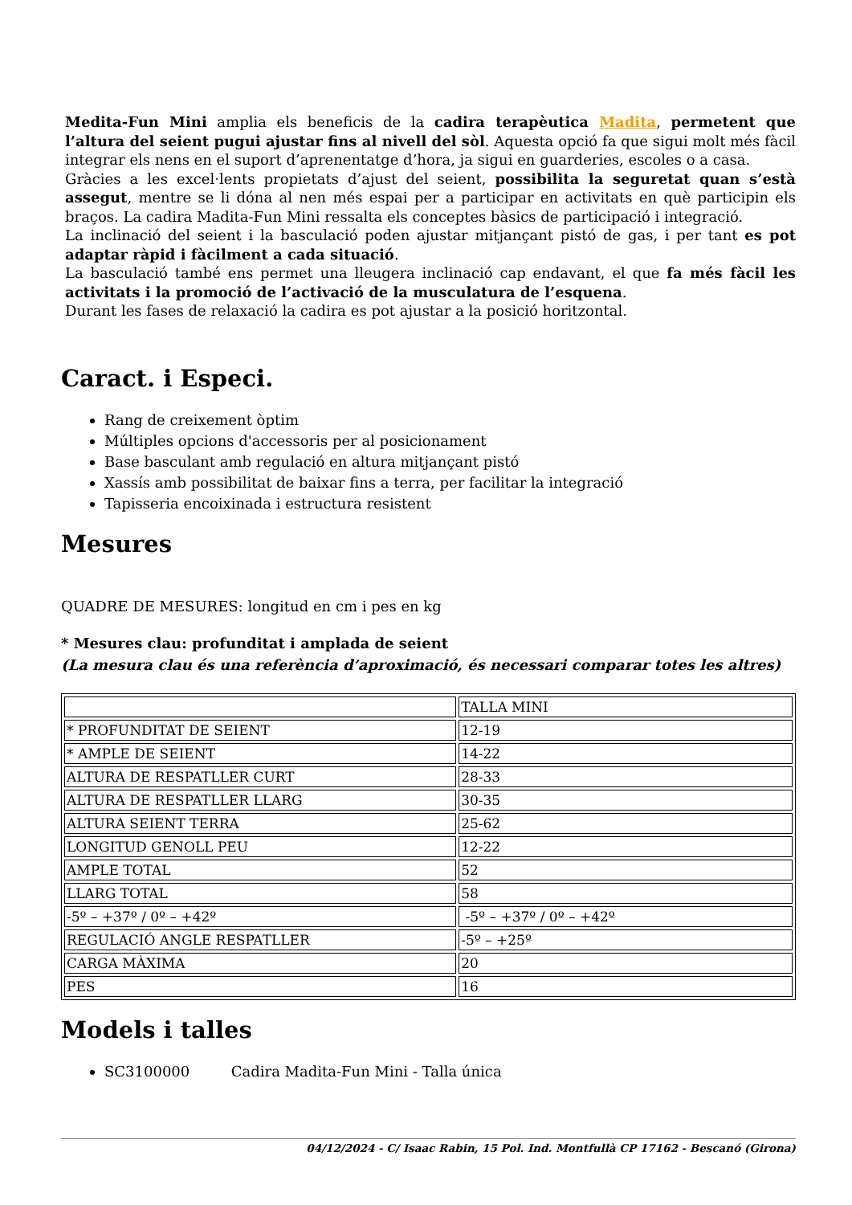Medita-Fun Mini amplia els beneficis de la cadira terapèutica Madita, permetent que l’altura del seient pugui ajustar fins al nivell del sòl. Aquesta opció fa que sigui molt més fàcil integrar els nens en el suport d’aprenentatge d’hora, ja sigui en guarderies, escoles o a casa.
Gràcies a les excel·lents propietats d’ajust del seient, possibilita la seguretat quan s’està assegut, mentre se li dóna al nen més espai per a participar en activitats en què participin els braços. La cadira Madita-Fun Mini ressalta els conceptes bàsics de participació i integració.
La inclinació del seient i la basculació poden ajustar mitjançant pistó de gas, i per tant es pot adaptar ràpid i fàcilment a cada situació.
La basculació també ens permet una lleugera inclinació cap endavant, el que fa més fàcil les activitats i la promoció de l’activació de la musculatura de l’esquena.
Durant les fases de relaxació la cadira es pot ajustar a la posició horitzontal.
Caract. i Especi.
Rang de creixement òptim
Múltiples opcions d'accessoris per al posicionament
Base basculant amb regulació en altura mitjançant pistó
Xassís amb possibilitat de baixar fins a terra, per facilitar la integració
Tapisseria encoixinada i estructura resistent
Mesures
QUADRE DE MESURES: longitud en cm i pes en kg
* Mesures clau: profunditat i amplada de seient
(La mesura clau és una referència d’aproximació, és necessari comparar totes les altres)
| | TALLA MINI |
| * PROFUNDITAT DE SEIENT | 12-19 |
| * AMPLE DE SEIENT | 14-22 |
| ALTURA DE RESPATLLER CURT | 28-33 |
| ALTURA DE RESPATLLER LLARG | 30-35 |
| ALTURA SEIENT TERRA | 25-62 |
| LONGITUD GENOLL PEU | 12-22 |
| AMPLE TOTAL | 52 |
| LLARG TOTAL | 58 |
| -5º – +37º / 0º – +42º | -5º – +37º / 0º – +42º |
| REGULACIÓ ANGLE RESPATLLER | -5º – +25º |
| CARGA MÀXIMA | 20 |
| PES | 16 |
Models i talles
SC3100000 Cadira Madita-Fun Mini - Talla única
04/12/2024 - C/ Isaac Rabin, 15 Pol. Ind. Montfullà CP 17162 - Bescanó (Girona)